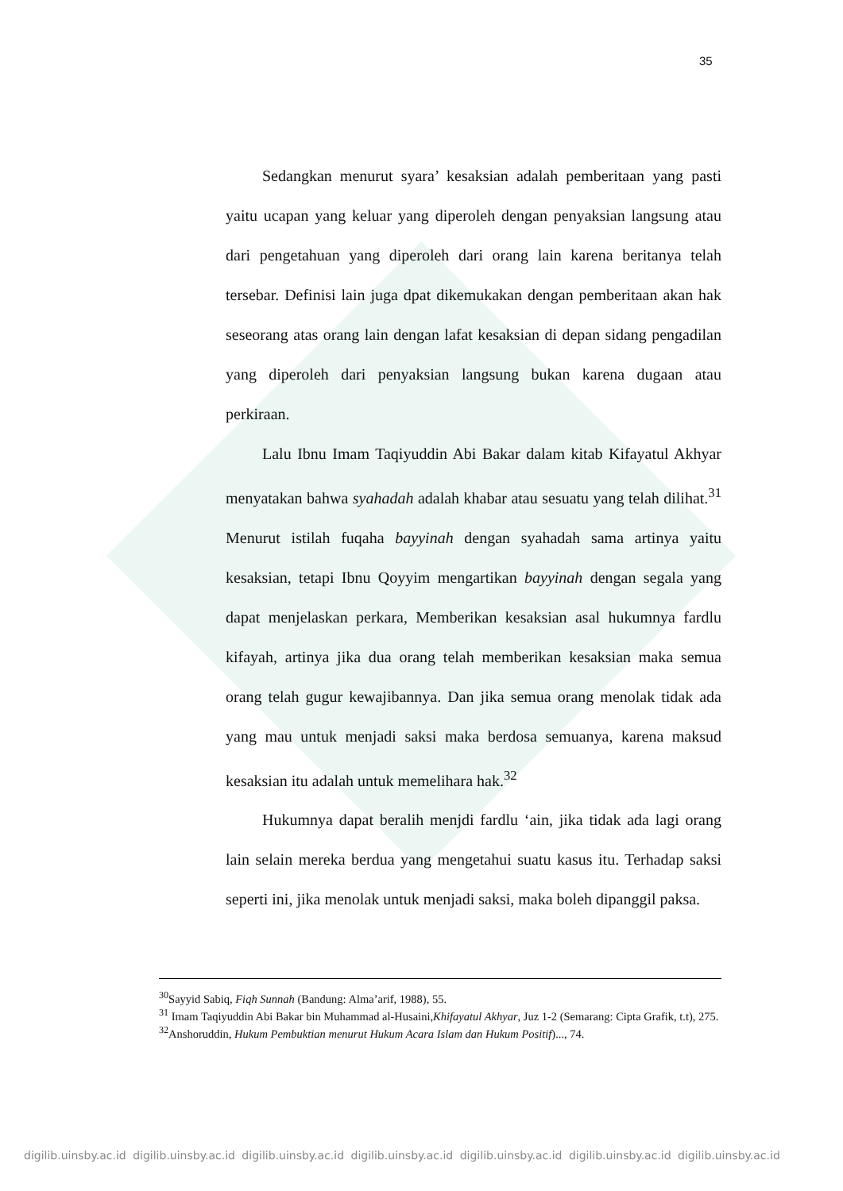35
Sedangkan menurut syara’ kesaksian adalah pemberitaan yang pasti yaitu ucapan yang keluar yang diperoleh dengan penyaksian langsung atau dari pengetahuan yang diperoleh dari orang lain karena beritanya telah tersebar. Definisi lain juga dpat dikemukakan dengan pemberitaan akan hak seseorang atas orang lain dengan lafat kesaksian di depan sidang pengadilan yang diperoleh dari penyaksian langsung bukan karena dugaan atau perkiraan.
Lalu Ibnu Imam Taqiyuddin Abi Bakar dalam kitab Kifayatul Akhyar menyatakan bahwa syahadah adalah khabar atau sesuatu yang telah dilihat.<sup>31</sup> Menurut istilah fuqaha bayyinah dengan syahadah sama artinya yaitu kesaksian, tetapi Ibnu Qoyyim mengartikan bayyinah dengan segala yang dapat menjelaskan perkara, Memberikan kesaksian asal hukumnya fardlu kifayah, artinya jika dua orang telah memberikan kesaksian maka semua orang telah gugur kewajibannya. Dan jika semua orang menolak tidak ada yang mau untuk menjadi saksi maka berdosa semuanya, karena maksud kesaksian itu adalah untuk memelihara hak.<sup>32</sup>
Hukumnya dapat beralih menjdi fardlu ‘ain, jika tidak ada lagi orang lain selain mereka berdua yang mengetahui suatu kasus itu. Terhadap saksi seperti ini, jika menolak untuk menjadi saksi, maka boleh dipanggil paksa.
<sup>30</sup> Sayyid Sabiq, Fiqh Sunnah (Bandung: Alma’arif, 1988), 55.
<sup>31</sup> Imam Taqiyuddin Abi Bakar bin Muhammad al-Husaini,Khifayatul Akhyar, Juz 1-2 (Semarang: Cipta Grafik, t.t), 275.
<sup>32</sup> Anshoruddin, Hukum Pembuktian menurut Hukum Acara Islam dan Hukum Positif)..., 74.
digilib.uinsby.ac.id digilib.uinsby.ac.id digilib.uinsby.ac.id digilib.uinsby.ac.id digilib.uinsby.ac.id digilib.uinsby.ac.id digilib.uinsby.ac.id